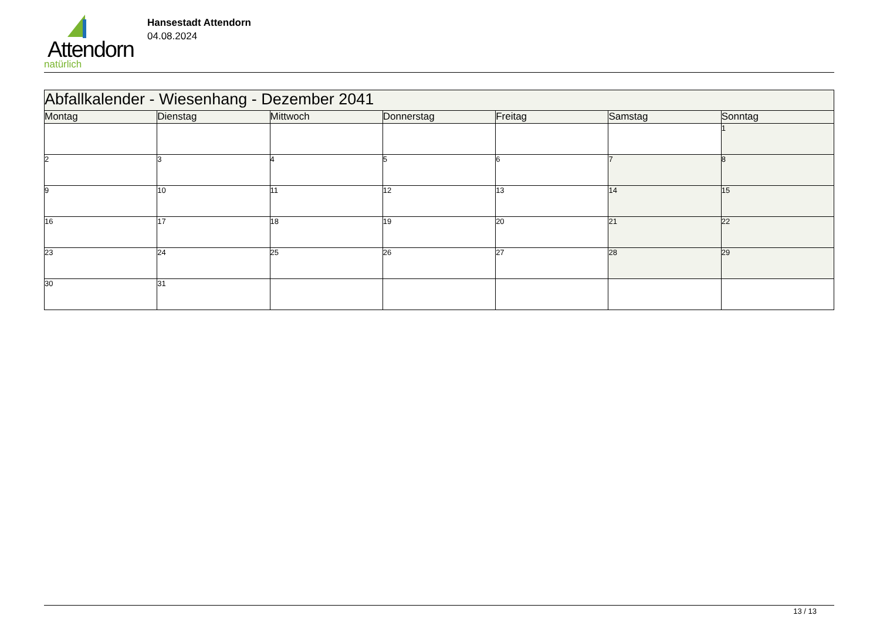Attendorn
natürlich
Hansestadt Attendorn
04.08.2024
| Abfallkalender - Wiesenhang - Dezember 2041 | | | | | | |
| Montag | Dienstag | Mittwoch | Donnerstag | Freitag | Samstag | Sonntag |
| | | | | | | 1 |
| 2 | 3 | 4 | 5 | 6 | 7 | 8 |
| 9 | 10 | 11 | 12 | 13 | 14 | 15 |
| 16 | 17 | 18 | 19 | 20 | 21 | 22 |
| 23 | 24 | 25 | 26 | 27 | 28 | 29 |
| 30 | 31 | | | | | |
13 / 13